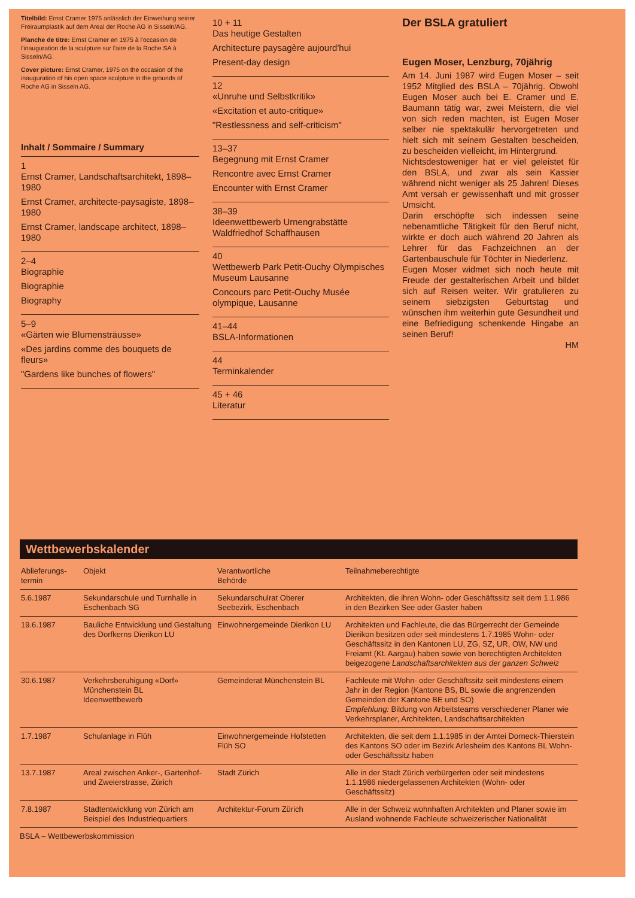Titelbild: Ernst Cramer 1975 anlässlich der Einweihung seiner Freiraumplastik auf dem Areal der Roche AG in Sisseln/AG.
Planche de titre: Ernst Cramer en 1975 à l'occasion de l'inauguration de la sculpture sur l'aire de la Roche SA à Sisseln/AG.
Cover picture: Ernst Cramer, 1975 on the occasion of the inauguration of his open space sculpture in the grounds of Roche AG in Sisseln AG.
Inhalt / Sommaire / Summary
1
Ernst Cramer, Landschaftsarchitekt, 1898–1980
Ernst Cramer, architecte-paysagiste, 1898–1980
Ernst Cramer, landscape architect, 1898–1980
2–4
Biographie
Biographie
Biography
5–9
«Gärten wie Blumensträusse»
«Des jardins comme des bouquets de fleurs»
"Gardens like bunches of flowers"
10 + 11
Das heutige Gestalten
Architecture paysagère aujourd'hui
Present-day design
12
«Unruhe und Selbstkritik»
«Excitation et auto-critique»
"Restlessness and self-criticism"
13–37
Begegnung mit Ernst Cramer
Rencontre avec Ernst Cramer
Encounter with Ernst Cramer
38–39
Ideenwettbewerb Urnengrabstätte Waldfriedhof Schaffhausen
40
Wettbewerb Park Petit-Ouchy Olympisches Museum Lausanne
Concours parc Petit-Ouchy Musée olympique, Lausanne
41–44
BSLA-Informationen
44
Terminkalender
45 + 46
Literatur
Der BSLA gratuliert
Eugen Moser, Lenzburg, 70jährig
Am 14. Juni 1987 wird Eugen Moser – seit 1952 Mitglied des BSLA – 70jährig. Obwohl Eugen Moser auch bei E. Cramer und E. Baumann tätig war, zwei Meistern, die viel von sich reden machten, ist Eugen Moser selber nie spektakulär hervorgetreten und hielt sich mit seinem Gestalten bescheiden, zu bescheiden vielleicht, im Hintergrund.
Nichtsdestoweniger hat er viel geleistet für den BSLA, und zwar als sein Kassier während nicht weniger als 25 Jahren! Dieses Amt versah er gewissenhaft und mit grosser Umsicht.
Darin erschöpfte sich indessen seine nebenamtliche Tätigkeit für den Beruf nicht, wirkte er doch auch während 20 Jahren als Lehrer für das Fachzeichnen an der Gartenbauschule für Töchter in Niederlenz.
Eugen Moser widmet sich noch heute mit Freude der gestalterischen Arbeit und bildet sich auf Reisen weiter. Wir gratulieren zu seinem siebzigsten Geburtstag und wünschen ihm weiterhin gute Gesundheit und eine Befriedigung schenkende Hingabe an seinen Beruf!
HM
Wettbewerbskalender
| Ablieferungs- termin | Objekt | Verantwortliche Behörde | Teilnahmeberechtigte |
| --- | --- | --- | --- |
| 5.6.1987 | Sekundarschule und Turnhalle in Eschenbach SG | Sekundarschulrat Oberer Seebezirk, Eschenbach | Architekten, die ihren Wohn- oder Geschäftssitz seit dem 1.1.986 in den Bezirken See oder Gaster haben |
| 19.6.1987 | Bauliche Entwicklung und Gestaltung des Dorfkerns Dierikon LU | Einwohnergemeinde Dierikon LU | Architekten und Fachleute, die das Bürgerrecht der Gemeinde Dierikon besitzen oder seit mindestens 1.7.1985 Wohn- oder Geschäftssitz in den Kantonen LU, ZG, SZ, UR, OW, NW und Freiamt (Kt. Aargau) haben sowie von berechtigten Architekten beigezogene Landschaftsarchitekten aus der ganzen Schweiz |
| 30.6.1987 | Verkehrsberuhigung «Dorf» Münchenstein BL Ideenwettbewerb | Gemeinderat Münchenstein BL | Fachleute mit Wohn- oder Geschäftssitz seit mindestens einem Jahr in der Region (Kantone BS, BL sowie die angrenzenden Gemeinden der Kantone BE und SO) Empfehlung: Bildung von Arbeitsteams verschiedener Planer wie Verkehrsplaner, Architekten, Landschaftsarchitekten |
| 1.7.1987 | Schulanlage in Flüh | Einwohnergemeinde Hofstetten Flüh SO | Architekten, die seit dem 1.1.1985 in der Amtei Dorneck-Thierstein des Kantons SO oder im Bezirk Arlesheim des Kantons BL Wohn- oder Geschäftssitz haben |
| 13.7.1987 | Areal zwischen Anker-, Gartenhof- und Zweierstrasse, Zürich | Stadt Zürich | Alle in der Stadt Zürich verbürgerten oder seit mindestens 1.1.1986 niedergelassenen Architekten (Wohn- oder Geschäftssitz) |
| 7.8.1987 | Stadtentwicklung von Zürich am Beispiel des Industriequartiers | Architektur-Forum Zürich | Alle in der Schweiz wohnhaften Architekten und Planer sowie im Ausland wohnende Fachleute schweizerischer Nationalität |
BSLA – Wettbewerbskommission